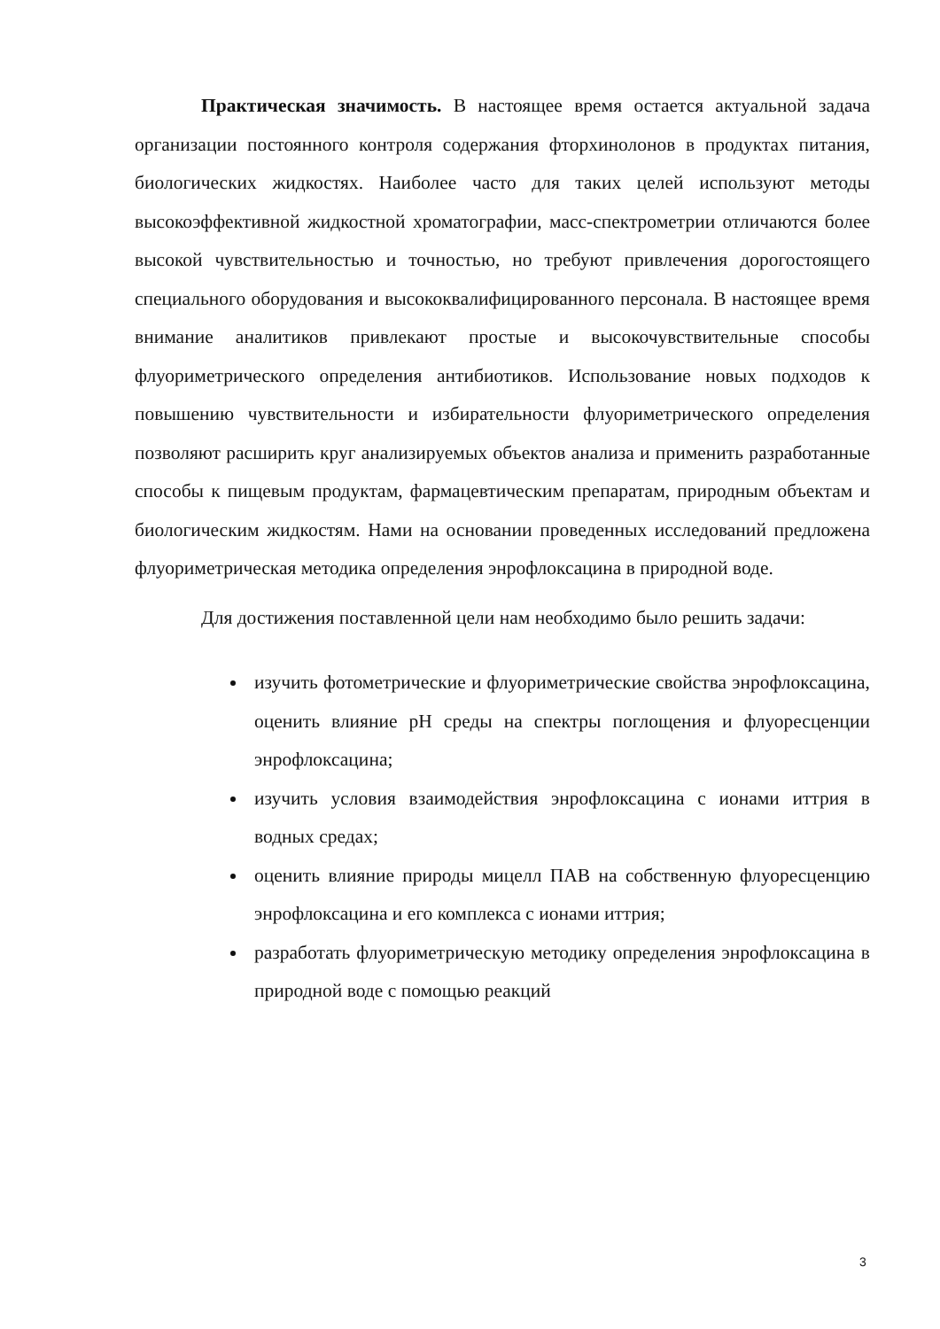Практическая значимость. В настоящее время остается актуальной задача организации постоянного контроля содержания фторхинолонов в продуктах питания, биологических жидкостях. Наиболее часто для таких целей используют методы высокоэффективной жидкостной хроматографии, масс-спектрометрии отличаются более высокой чувствительностью и точностью, но требуют привлечения дорогостоящего специального оборудования и высококвалифицированного персонала. В настоящее время внимание аналитиков привлекают простые и высокочувствительные способы флуориметрического определения антибиотиков. Использование новых подходов к повышению чувствительности и избирательности флуориметрического определения позволяют расширить круг анализируемых объектов анализа и применить разработанные способы к пищевым продуктам, фармацевтическим препаратам, природным объектам и биологическим жидкостям. Нами на основании проведенных исследований предложена флуориметрическая методика определения энрофлоксацина в природной воде.
Для достижения поставленной цели нам необходимо было решить задачи:
изучить фотометрические и флуориметрические свойства энрофлоксацина, оценить влияние pH среды на спектры поглощения и флуоресценции энрофлоксацина;
изучить условия взаимодействия энрофлоксацина с ионами иттрия в водных средах;
оценить влияние природы мицелл ПАВ на собственную флуоресценцию энрофлоксацина и его комплекса с ионами иттрия;
разработать флуориметрическую методику определения энрофлоксацина в природной воде с помощью реакций
3